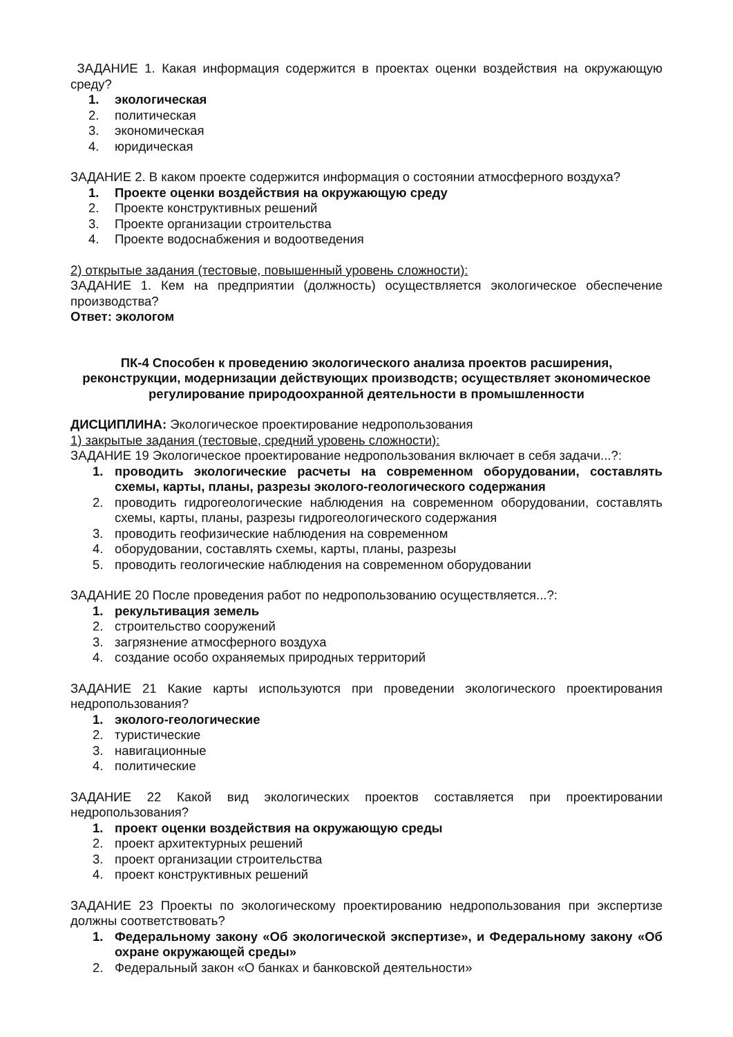ЗАДАНИЕ 1. Какая информация содержится в проектах оценки воздействия на окружающую среду?
1. экологическая
2. политическая
3. экономическая
4. юридическая
ЗАДАНИЕ 2. В каком проекте содержится информация о состоянии атмосферного воздуха?
1. Проекте оценки воздействия на окружающую среду
2. Проекте конструктивных решений
3. Проекте организации строительства
4. Проекте водоснабжения и водоотведения
2) открытые задания (тестовые, повышенный уровень сложности):
ЗАДАНИЕ 1. Кем на предприятии (должность) осуществляется экологическое обеспечение производства?
Ответ: экологом
ПК-4 Способен к проведению экологического анализа проектов расширения, реконструкции, модернизации действующих производств; осуществляет экономическое регулирование природоохранной деятельности в промышленности
ДИСЦИПЛИНА: Экологическое проектирование недропользования
1) закрытые задания (тестовые, средний уровень сложности):
ЗАДАНИЕ 19 Экологическое проектирование недропользования включает в себя задачи...?:
1. проводить экологические расчеты на современном оборудовании, составлять схемы, карты, планы, разрезы эколого-геологического содержания
2. проводить гидрогеологические наблюдения на современном оборудовании, составлять схемы, карты, планы, разрезы гидрогеологического содержания
3. проводить геофизические наблюдения на современном
4. оборудовании, составлять схемы, карты, планы, разрезы
5. проводить геологические наблюдения на современном оборудовании
ЗАДАНИЕ 20 После проведения работ по недропользованию осуществляется...?:
1. рекультивация земель
2. строительство сооружений
3. загрязнение атмосферного воздуха
4. создание особо охраняемых природных территорий
ЗАДАНИЕ 21 Какие карты используются при проведении экологического проектирования недропользования?
1. эколого-геологические
2. туристические
3. навигационные
4. политические
ЗАДАНИЕ 22 Какой вид экологических проектов составляется при проектировании недропользования?
1. проект оценки воздействия на окружающую среды
2. проект архитектурных решений
3. проект организации строительства
4. проект конструктивных решений
ЗАДАНИЕ 23 Проекты по экологическому проектированию недропользования при экспертизе должны соответствовать?
1. Федеральному закону «Об экологической экспертизе», и Федеральному закону «Об охране окружающей среды»
2. Федеральный закон «О банках и банковской деятельности»